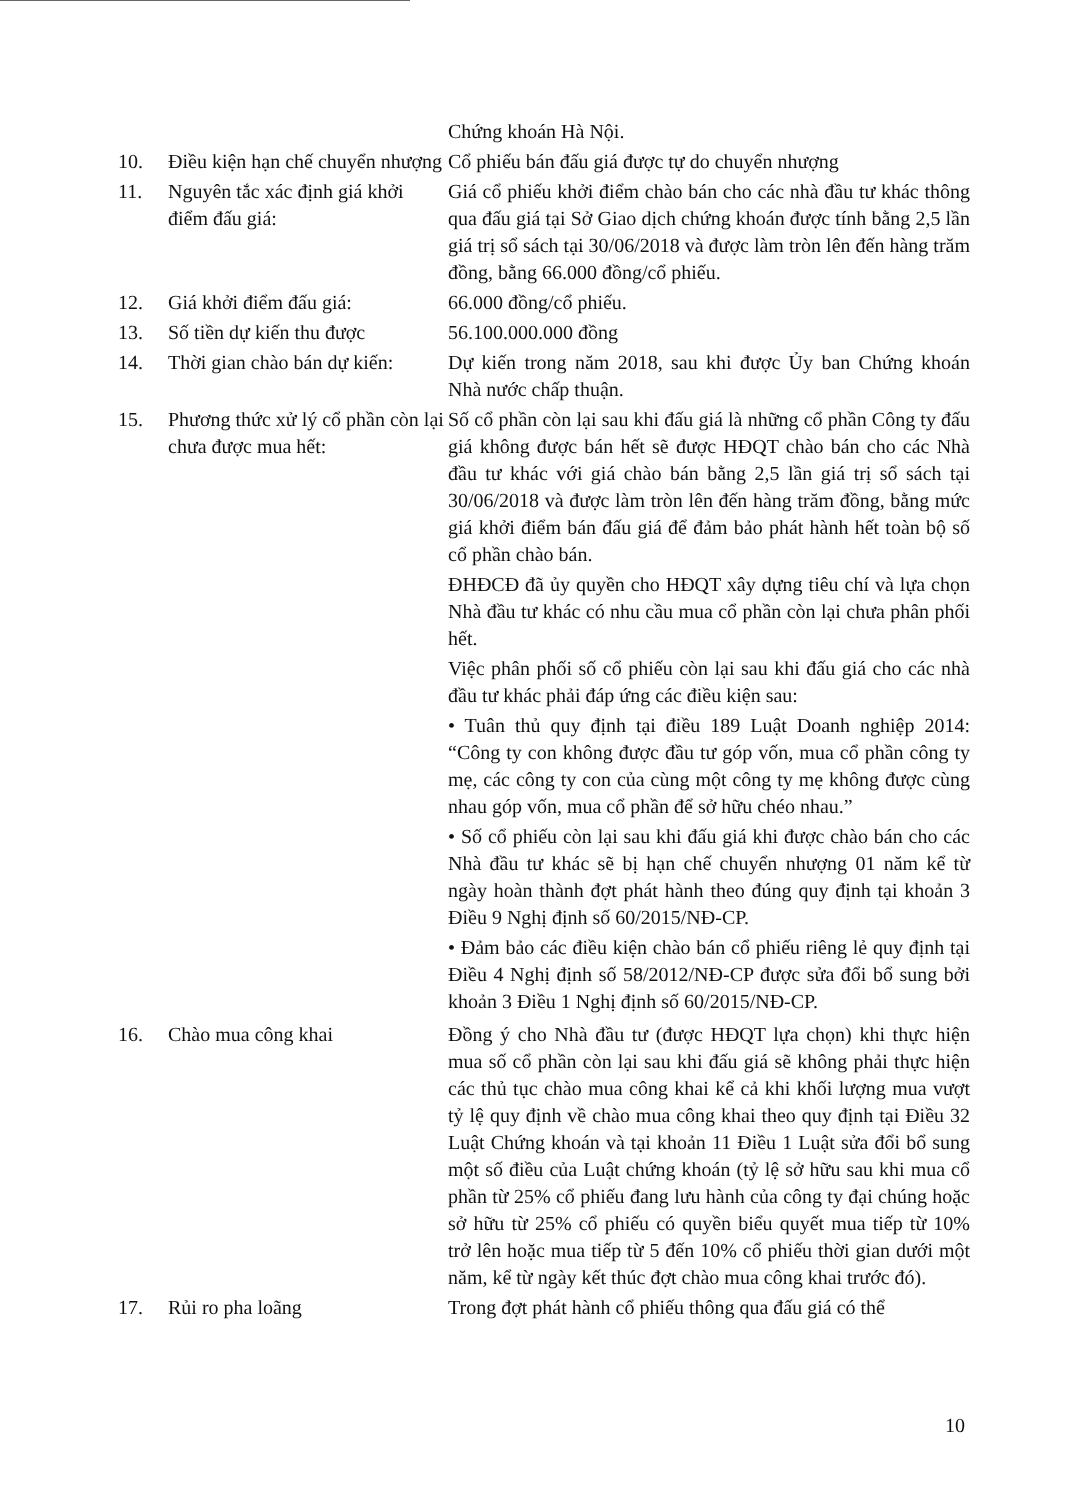| | | Chứng khoán Hà Nội. |
| 10. | Điều kiện hạn chế chuyển nhượng | Cổ phiếu bán đấu giá được tự do chuyển nhượng |
| 11. | Nguyên tắc xác định giá khởi điểm đấu giá: | Giá cổ phiếu khởi điểm chào bán cho các nhà đầu tư khác thông qua đấu giá tại Sở Giao dịch chứng khoán được tính bằng 2,5 lần giá trị sổ sách tại 30/06/2018 và được làm tròn lên đến hàng trăm đồng, bằng 66.000 đồng/cổ phiếu. |
| 12. | Giá khởi điểm đấu giá: | 66.000 đồng/cổ phiếu. |
| 13. | Số tiền dự kiến thu được | 56.100.000.000 đồng |
| 14. | Thời gian chào bán dự kiến: | Dự kiến trong năm 2018, sau khi được Ủy ban Chứng khoán Nhà nước chấp thuận. |
| 15. | Phương thức xử lý cổ phần còn lại chưa được mua hết: | Số cổ phần còn lại sau khi đấu giá là những cổ phần Công ty đấu giá không được bán hết sẽ được HĐQT chào bán cho các Nhà đầu tư khác với giá chào bán bằng 2,5 lần giá trị sổ sách tại 30/06/2018 và được làm tròn lên đến hàng trăm đồng, bằng mức giá khởi điểm bán đấu giá để đảm bảo phát hành hết toàn bộ số cổ phần chào bán. ĐHĐCĐ đã ủy quyền cho HĐQT xây dựng tiêu chí và lựa chọn Nhà đầu tư khác có nhu cầu mua cổ phần còn lại chưa phân phối hết. Việc phân phối số cổ phiếu còn lại sau khi đấu giá cho các nhà đầu tư khác phải đáp ứng các điều kiện sau: • Tuân thủ quy định tại điều 189 Luật Doanh nghiệp 2014: “Công ty con không được đầu tư góp vốn, mua cổ phần công ty mẹ, các công ty con của cùng một công ty mẹ không được cùng nhau góp vốn, mua cổ phần để sở hữu chéo nhau.” • Số cổ phiếu còn lại sau khi đấu giá khi được chào bán cho các Nhà đầu tư khác sẽ bị hạn chế chuyển nhượng 01 năm kể từ ngày hoàn thành đợt phát hành theo đúng quy định tại khoản 3 Điều 9 Nghị định số 60/2015/NĐ-CP. • Đảm bảo các điều kiện chào bán cổ phiếu riêng lẻ quy định tại Điều 4 Nghị định số 58/2012/NĐ-CP được sửa đổi bổ sung bởi khoản 3 Điều 1 Nghị định số 60/2015/NĐ-CP. |
| 16. | Chào mua công khai | Đồng ý cho Nhà đầu tư (được HĐQT lựa chọn) khi thực hiện mua số cổ phần còn lại sau khi đấu giá sẽ không phải thực hiện các thủ tục chào mua công khai kể cả khi khối lượng mua vượt tỷ lệ quy định về chào mua công khai theo quy định tại Điều 32 Luật Chứng khoán và tại khoản 11 Điều 1 Luật sửa đổi bổ sung một số điều của Luật chứng khoán (tỷ lệ sở hữu sau khi mua cổ phần từ 25% cổ phiếu đang lưu hành của công ty đại chúng hoặc sở hữu từ 25% cổ phiếu có quyền biểu quyết mua tiếp từ 10% trở lên hoặc mua tiếp từ 5 đến 10% cổ phiếu thời gian dưới một năm, kể từ ngày kết thúc đợt chào mua công khai trước đó). |
| 17. | Rủi ro pha loãng | Trong đợt phát hành cổ phiếu thông qua đấu giá có thể |
10